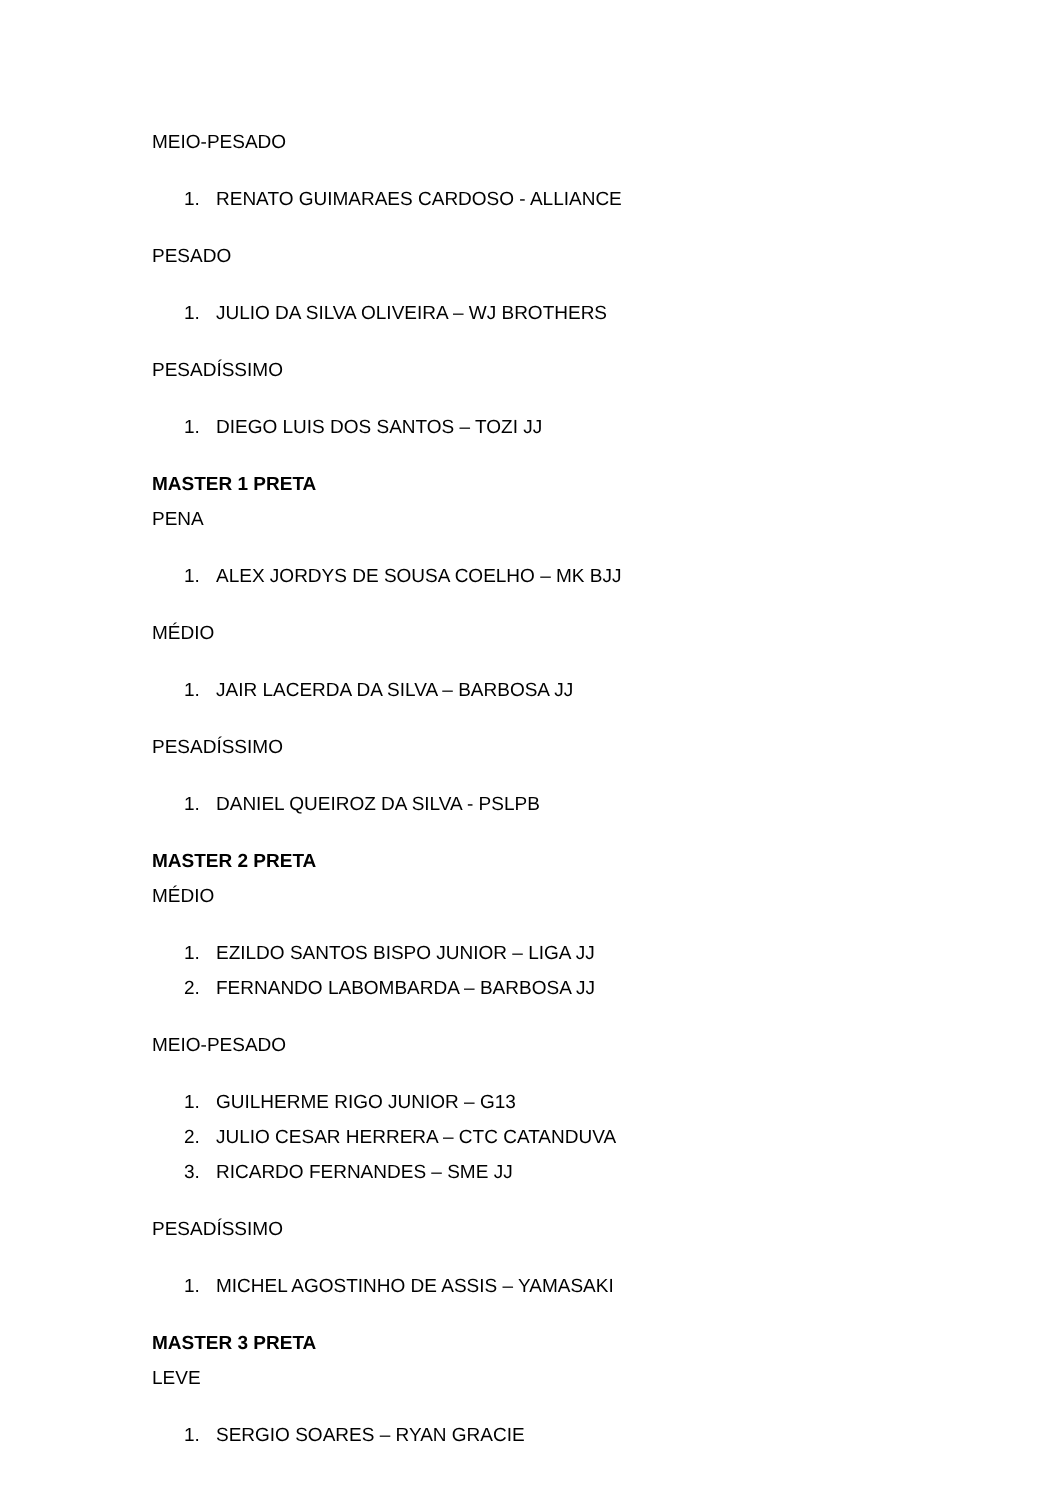MEIO-PESADO
1. RENATO GUIMARAES CARDOSO - ALLIANCE
PESADO
1. JULIO DA SILVA OLIVEIRA – WJ BROTHERS
PESADÍSSIMO
1. DIEGO LUIS DOS SANTOS – TOZI JJ
MASTER 1 PRETA
PENA
1. ALEX JORDYS DE SOUSA COELHO – MK BJJ
MÉDIO
1. JAIR LACERDA DA SILVA – BARBOSA JJ
PESADÍSSIMO
1. DANIEL QUEIROZ DA SILVA - PSLPB
MASTER 2 PRETA
MÉDIO
1. EZILDO SANTOS BISPO JUNIOR – LIGA JJ
2. FERNANDO LABOMBARDA – BARBOSA JJ
MEIO-PESADO
1. GUILHERME RIGO JUNIOR – G13
2. JULIO CESAR HERRERA – CTC CATANDUVA
3. RICARDO FERNANDES – SME JJ
PESADÍSSIMO
1. MICHEL AGOSTINHO DE ASSIS – YAMASAKI
MASTER 3 PRETA
LEVE
1. SERGIO SOARES – RYAN GRACIE